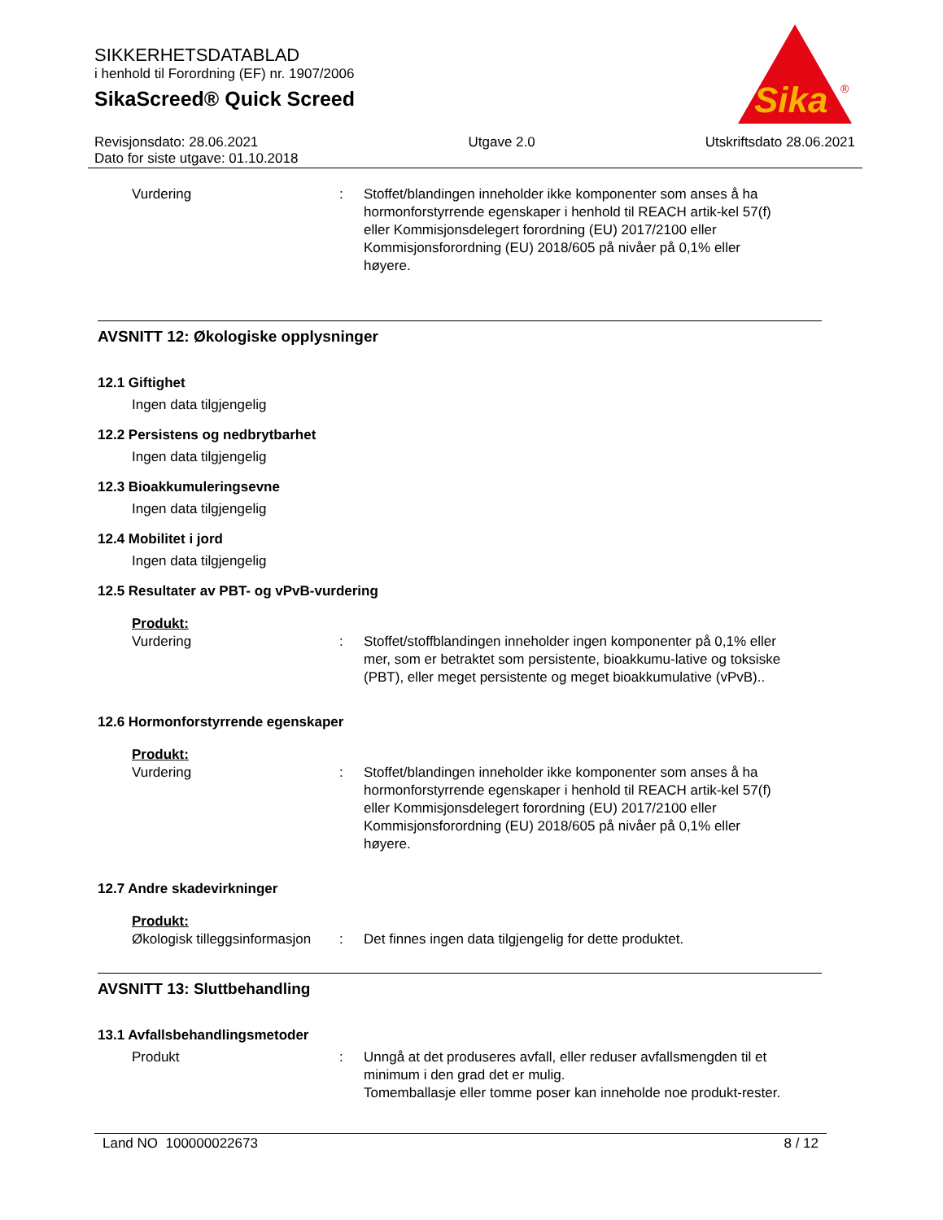SIKKERHETSDATABLAD
i henhold til Forordning (EF) nr. 1907/2006
SikaScreed® Quick Screed
Sika
®
Revisjonsdato: 28.06.2021
Dato for siste utgave: 01.10.2018
Utgave 2.0 Utskriftsdato 28.06.2021
Vurdering : Stoffet/blandingen inneholder ikke komponenter som anses å ha hormonforstyrrende egenskaper i henhold til REACH artik-kel 57(f) eller Kommisjonsdelegert forordning (EU) 2017/2100 eller Kommisjonsforordning (EU) 2018/605 på nivåer på 0,1% eller høyere.
AVSNITT 12: Økologiske opplysninger
12.1 Giftighet
Ingen data tilgjengelig
12.2 Persistens og nedbrytbarhet
Ingen data tilgjengelig
12.3 Bioakkumuleringsevne
Ingen data tilgjengelig
12.4 Mobilitet i jord
Ingen data tilgjengelig
12.5 Resultater av PBT- og vPvB-vurdering
Produkt:
Vurdering : Stoffet/stoffblandingen inneholder ingen komponenter på 0,1% eller mer, som er betraktet som persistente, bioakkumu-lative og toksiske (PBT), eller meget persistente og meget bioakkumulative (vPvB)..
12.6 Hormonforstyrrende egenskaper
Produkt:
Vurdering : Stoffet/blandingen inneholder ikke komponenter som anses å ha hormonforstyrrende egenskaper i henhold til REACH artik-kel 57(f) eller Kommisjonsdelegert forordning (EU) 2017/2100 eller Kommisjonsforordning (EU) 2018/605 på nivåer på 0,1% eller høyere.
12.7 Andre skadevirkninger
Produkt:
Økologisk tilleggsinformasjon
: Det finnes ingen data tilgjengelig for dette produktet.
AVSNITT 13: Sluttbehandling
13.1 Avfallsbehandlingsmetoder
Produkt : Unngå at det produseres avfall, eller reduser avfallsmengden til et minimum i den grad det er mulig.
Tomemballasje eller tomme poser kan inneholde noe produkt-rester.
Land NO 100000022673 8 / 12